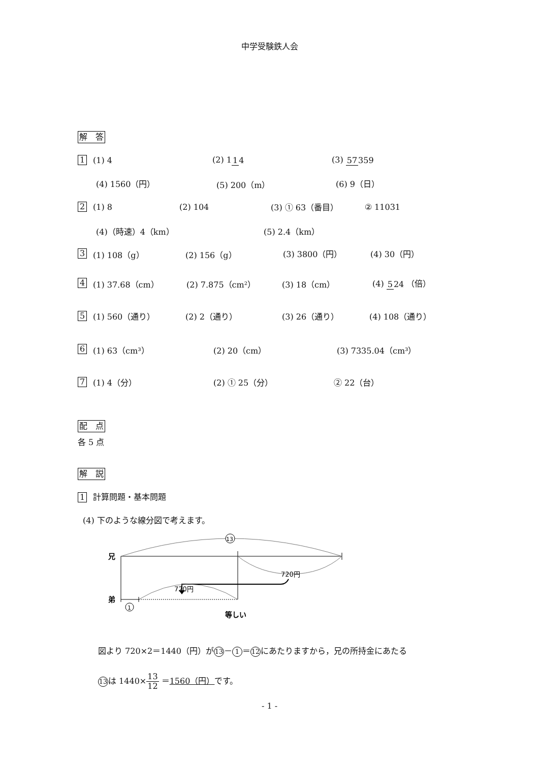中学受験鉄人会
解　答
1 (1) 4 (2) 114 (3) 57359
(4) 1560（円） (5) 200（m） (6) 9（日）
2 (1) 8 (2) 104 (3) ① 63（番目） ② 11031
(4)（時速）4（km） (5) 2.4（km）
3 (1) 108（g） (2) 156（g） (3) 3800（円） (4) 30（円）
4 (1) 37.68（cm） (2) 7.875（cm²） (3) 18（cm） (4) 524 （倍）
5 (1) 560（通り） (2) 2（通り） (3) 26（通り） (4) 108（通り）
6 (1) 63（cm³） (2) 20（cm） (3) 7335.04（cm³）
7 (1) 4（分） (2) ① 25（分） ② 22（台）
配　点
各 5 点
解　説
1 計算問題・基本問題
(4) 下のような線分図で考えます。
兄
弟
13
720円
720円
1
等しい
図より 720×2＝1440（円）が 13 － 1 ＝ 12 にあたりますから，兄の所持金にあたる
13 は 1440×13 12 ＝1560（円）です。
- 1 -